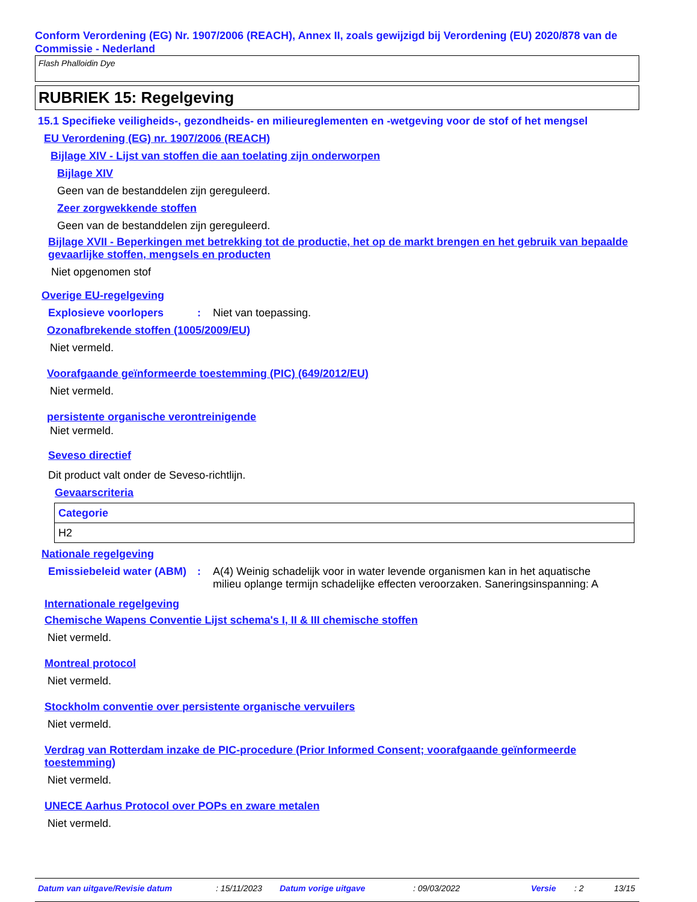Conform Verordening (EG) Nr. 1907/2006 (REACH), Annex II, zoals gewijzigd bij Verordening (EU) 2020/878 van de Commissie - Nederland
Flash Phalloidin Dye
RUBRIEK 15: Regelgeving
15.1 Specifieke veiligheids-, gezondheids- en milieureglementen en -wetgeving voor de stof of het mengsel
EU Verordening (EG) nr. 1907/2006 (REACH)
Bijlage XIV - Lijst van stoffen die aan toelating zijn onderworpen
Bijlage XIV
Geen van de bestanddelen zijn gereguleerd.
Zeer zorgwekkende stoffen
Geen van de bestanddelen zijn gereguleerd.
Bijlage XVII - Beperkingen met betrekking tot de productie, het op de markt brengen en het gebruik van bepaalde gevaarlijke stoffen, mengsels en producten
Niet opgenomen stof
Overige EU-regelgeving
Explosieve voorlopers: Niet van toepassing.
Ozonafbrekende stoffen (1005/2009/EU)
Niet vermeld.
Voorafgaande geïnformeerde toestemming (PIC) (649/2012/EU)
Niet vermeld.
persistente organische verontreinigende
Niet vermeld.
Seveso directief
Dit product valt onder de Seveso-richtlijn.
Gevaarscriteria
| Categorie |
| H2 |
Nationale regelgeving
Emissiebeleid water (ABM): A(4) Weinig schadelijk voor in water levende organismen kan in het aquatische milieu oplange termijn schadelijke effecten veroorzaken. Saneringsinspanning: A
Internationale regelgeving
Chemische Wapens Conventie Lijst schema's I, II & III chemische stoffen
Niet vermeld.
Montreal protocol
Niet vermeld.
Stockholm conventie over persistente organische vervuilers
Niet vermeld.
Verdrag van Rotterdam inzake de PIC-procedure (Prior Informed Consent; voorafgaande geïnformeerde toestemming)
Niet vermeld.
UNECE Aarhus Protocol over POPs en zware metalen
Niet vermeld.
Datum van uitgave/Revisie datum: 15/11/2023 Datum vorige uitgave: 09/03/2022 Versie: 2 13/15